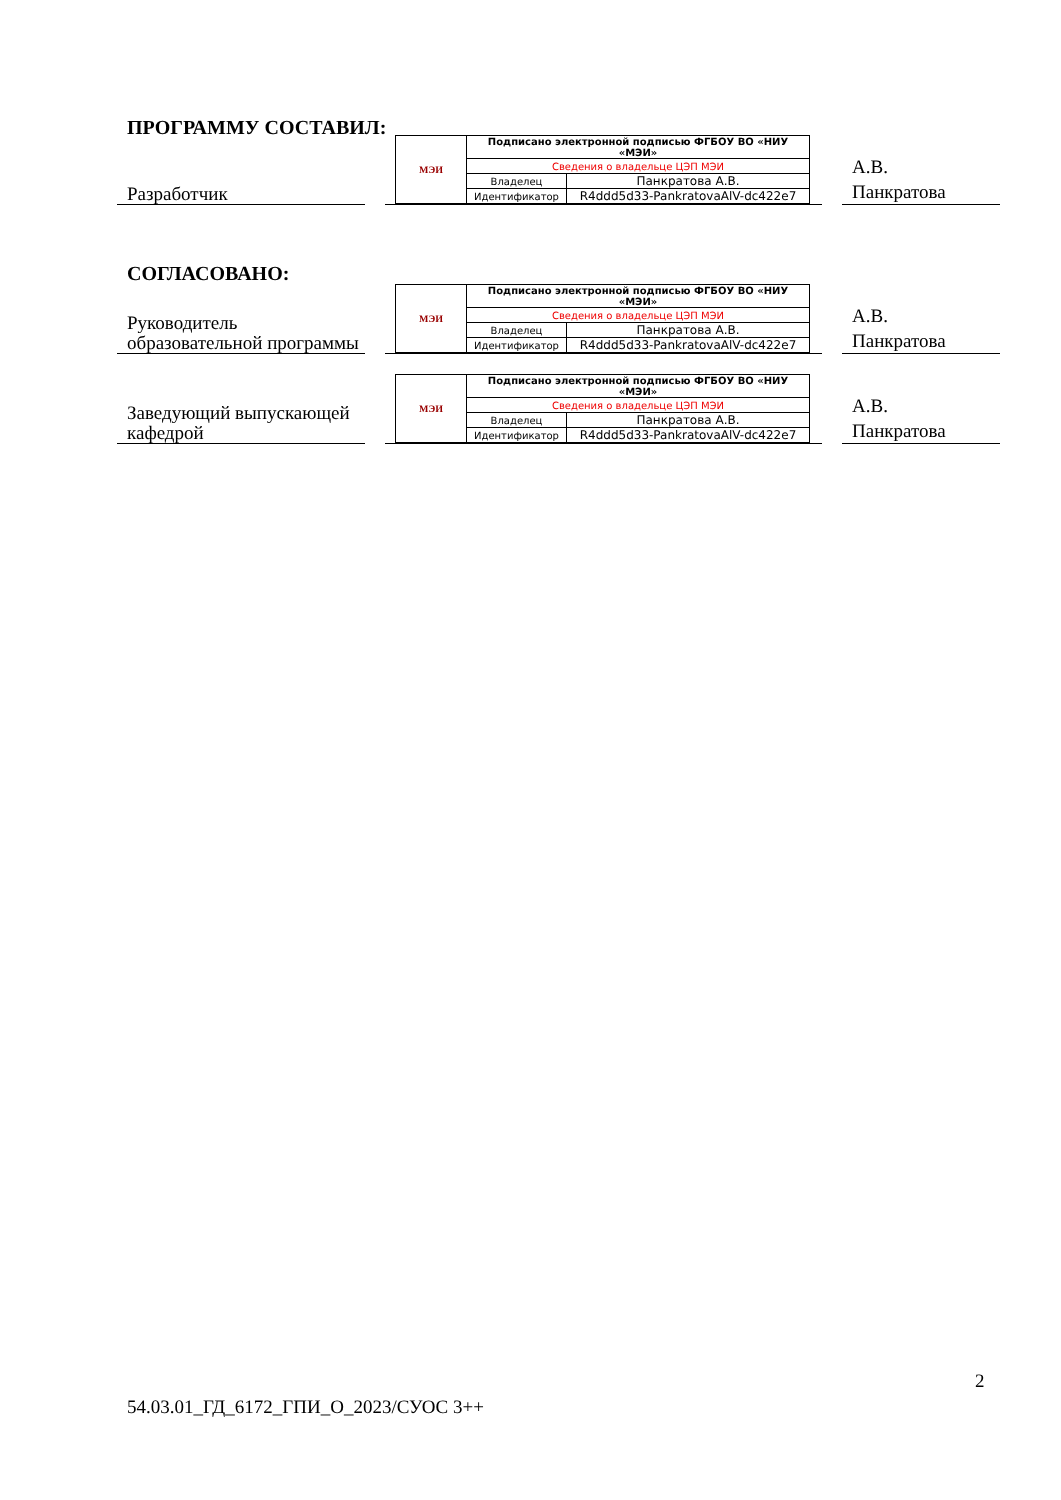ПРОГРАММУ СОСТАВИЛ:
Разработчик
| МЭИ | Подписано электронной подписью ФГБОУ ВО «НИУ «МЭИ» | |
| | Сведения о владельце ЦЭП МЭИ | |
| | Владелец | Панкратова А.В. |
| | Идентификатор | R4ddd5d33-PankratovaAlV-dc422e7 |
А.В.
Панкратова
СОГЛАСОВАНО:
Руководитель образовательной программы
| МЭИ | Подписано электронной подписью ФГБОУ ВО «НИУ «МЭИ» | |
| | Сведения о владельце ЦЭП МЭИ | |
| | Владелец | Панкратова А.В. |
| | Идентификатор | R4ddd5d33-PankratovaAlV-dc422e7 |
А.В.
Панкратова
Заведующий выпускающей кафедрой
| МЭИ | Подписано электронной подписью ФГБОУ ВО «НИУ «МЭИ» | |
| | Сведения о владельце ЦЭП МЭИ | |
| | Владелец | Панкратова А.В. |
| | Идентификатор | R4ddd5d33-PankratovaAlV-dc422e7 |
А.В.
Панкратова
2
54.03.01_ГД_6172_ГПИ_О_2023/СУОС 3++